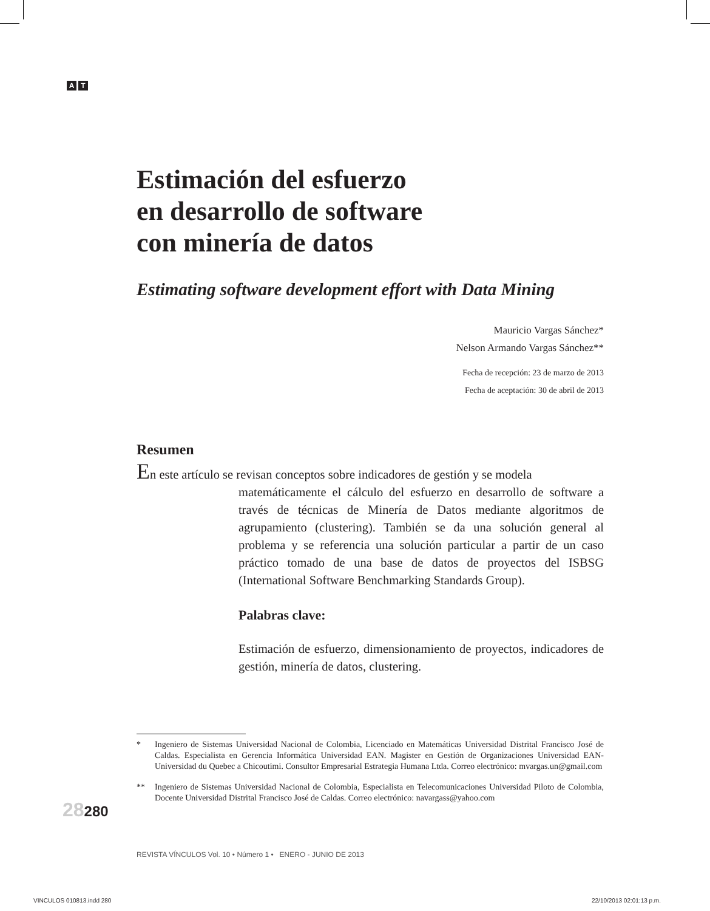A T
Estimación del esfuerzo
en desarrollo de software
con minería de datos
Estimating software development effort with Data Mining
Mauricio Vargas Sánchez*
Nelson Armando Vargas Sánchez**
Fecha de recepción: 23 de marzo de 2013
Fecha de aceptación: 30 de abril de 2013
Resumen
En este artículo se revisan conceptos sobre indicadores de gestión y se modela
matemáticamente el cálculo del esfuerzo en desarrollo de software a través de técnicas de Minería de Datos mediante algoritmos de agrupamiento (clustering). También se da una solución general al problema y se referencia una solución particular a partir de un caso práctico tomado de una base de datos de proyectos del ISBSG (International Software Benchmarking Standards Group).
Palabras clave:
Estimación de esfuerzo, dimensionamiento de proyectos, indicadores de gestión, minería de datos, clustering.
* Ingeniero de Sistemas Universidad Nacional de Colombia, Licenciado en Matemáticas Universidad Distrital Francisco José de Caldas. Especialista en Gerencia Informática Universidad EAN. Magister en Gestión de Organizaciones Universidad EAN-Universidad du Quebec a Chicoutimi. Consultor Empresarial Estrategia Humana Ltda. Correo electrónico: mvargas.un@gmail.com
** Ingeniero de Sistemas Universidad Nacional de Colombia, Especialista en Telecomunicaciones Universidad Piloto de Colombia, Docente Universidad Distrital Francisco José de Caldas. Correo electrónico: navargass@yahoo.com
28280
REVISTA VÍNCULOS Vol. 10 • Número 1 • ENERO - JUNIO DE 2013
VINCULOS 010813.indd 280 22/10/2013 02:01:13 p.m.